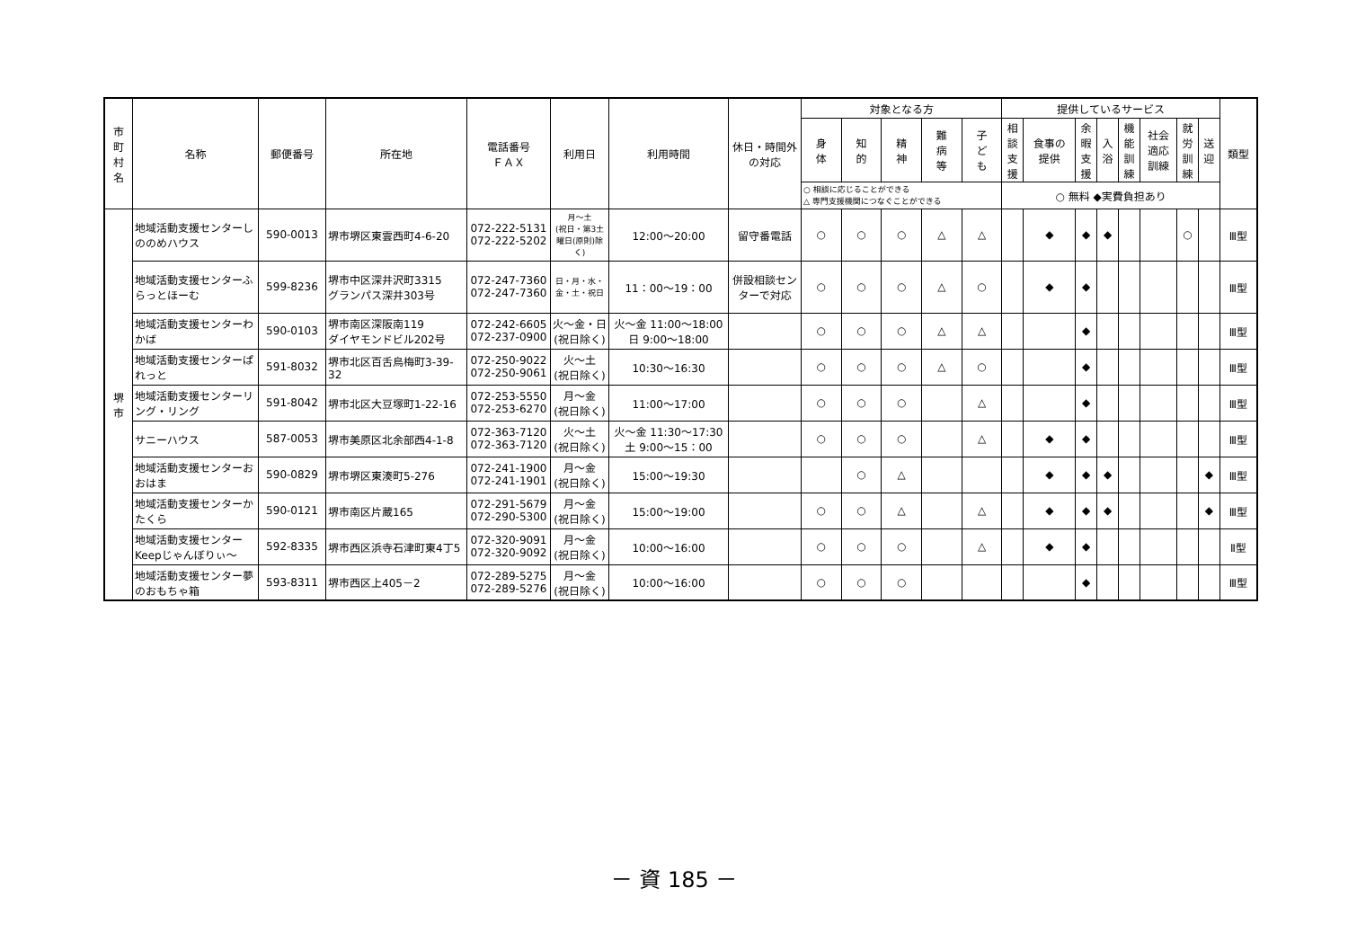| 市 町 村 名 | 名称 | 郵便番号 | 所在地 | 電話番号 ＦＡＸ | 利用日 | 利用時間 | 休日・時間外の対応 | 対象となる方 | | | | | 提供しているサービス | | | | | | | | 類型 |
| --- | --- | --- | --- | --- | --- | --- | --- | --- | --- | --- | --- | --- | --- | --- | --- | --- | --- | --- | --- | --- | --- |
| | | | | | | | | 身 体 | 知 的 | 精 神 | 難 病 等 | 子 ど も | 相 談 支 援 | 食事の 提供 | 余 暇 支 援 | 入 浴 | 機 能 訓 練 | 社会 適応 訓練 | 就 労 訓 練 | 送 迎 | |
| | | | | | | | | ○ 相談に応じることができる △ 専門支援機関につなぐことができる | | | | | ○ 無料 ◆実費負担あり | | | | | | | | |
| 堺 市 | 地域活動支援センターしののめハウス | 590-0013 | 堺市堺区東雲西町4-6-20 | 072-222-5131 072-222-5202 | 月～土 (祝日・第3土曜日(原則)除く) | 12:00～20:00 | 留守番電話 | ○ | ○ | ○ | △ | △ | | ◆ | ◆ | ◆ | | | ○ | | Ⅲ型 |
| | 地域活動支援センターふらっとほーむ | 599-8236 | 堺市中区深井沢町3315 グランパス深井303号 | 072-247-7360 072-247-7360 | 日・月・水・金・土・祝日 | 11：00～19：00 | 併設相談センターで対応 | ○ | ○ | ○ | △ | ○ | | ◆ | ◆ | | | | | | Ⅲ型 |
| | 地域活動支援センターわかば | 590-0103 | 堺市南区深阪南119 ダイヤモンドビル202号 | 072-242-6605 072-237-0900 | 火～金・日 (祝日除く) | 火～金 11:00～18:00 日 9:00～18:00 | | ○ | ○ | ○ | △ | △ | | | ◆ | | | | | | Ⅲ型 |
| | 地域活動支援センターぱれっと | 591-8032 | 堺市北区百舌鳥梅町3-39-32 | 072-250-9022 072-250-9061 | 火～土 (祝日除く) | 10:30～16:30 | | ○ | ○ | ○ | △ | ○ | | | ◆ | | | | | | Ⅲ型 |
| | 地域活動支援センターリング・リング | 591-8042 | 堺市北区大豆塚町1-22-16 | 072-253-5550 072-253-6270 | 月～金 (祝日除く) | 11:00～17:00 | | ○ | ○ | ○ | | △ | | | ◆ | | | | | | Ⅲ型 |
| | サニーハウス | 587-0053 | 堺市美原区北余部西4-1-8 | 072-363-7120 072-363-7120 | 火～土 (祝日除く) | 火～金 11:30～17:30 土 9:00～15：00 | | ○ | ○ | ○ | | △ | | ◆ | ◆ | | | | | | Ⅲ型 |
| | 地域活動支援センターおおはま | 590-0829 | 堺市堺区東湊町5-276 | 072-241-1900 072-241-1901 | 月～金 (祝日除く) | 15:00～19:30 | | | ○ | △ | | | | ◆ | ◆ | ◆ | | | | ◆ | Ⅲ型 |
| | 地域活動支援センターかたくら | 590-0121 | 堺市南区片蔵165 | 072-291-5679 072-290-5300 | 月～金 (祝日除く) | 15:00～19:00 | | ○ | ○ | △ | | △ | | ◆ | ◆ | ◆ | | | | ◆ | Ⅲ型 |
| | 地域活動支援センターKeepじゃんぼりぃ～ | 592-8335 | 堺市西区浜寺石津町東4丁5 | 072-320-9091 072-320-9092 | 月～金 (祝日除く) | 10:00～16:00 | | ○ | ○ | ○ | | △ | | ◆ | ◆ | | | | | | Ⅱ型 |
| | 地域活動支援センター夢のおもちゃ箱 | 593-8311 | 堺市西区上405－2 | 072-289-5275 072-289-5276 | 月～金 (祝日除く) | 10:00～16:00 | | ○ | ○ | ○ | | | | | ◆ | | | | | | Ⅲ型 |
－ 資 185 －